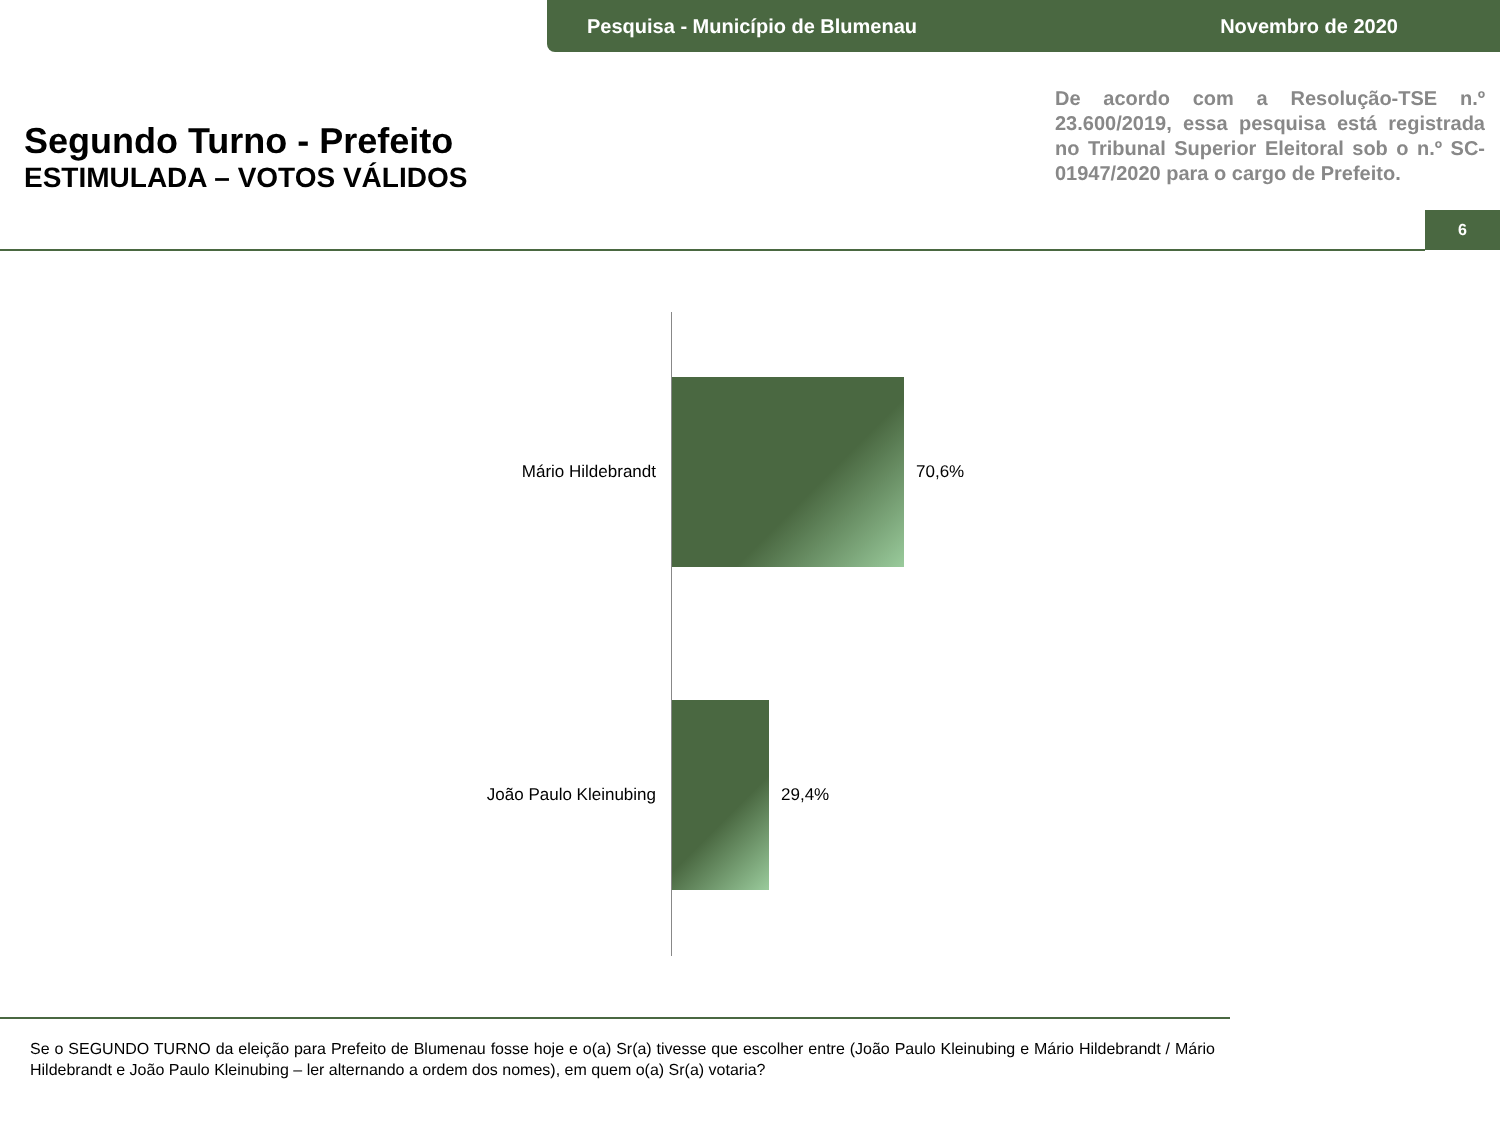Pesquisa - Município de Blumenau Novembro de 2020
Segundo Turno - Prefeito
ESTIMULADA – VOTOS VÁLIDOS
De acordo com a Resolução-TSE n.º 23.600/2019, essa pesquisa está registrada no Tribunal Superior Eleitoral sob o n.º SC-01947/2020 para o cargo de Prefeito.
6
Mário Hildebrandt 70,6%
João Paulo Kleinubing 29,4%
Se o SEGUNDO TURNO da eleição para Prefeito de Blumenau fosse hoje e o(a) Sr(a) tivesse que escolher entre (João Paulo Kleinubing e Mário Hildebrandt / Mário Hildebrandt e João Paulo Kleinubing – ler alternando a ordem dos nomes), em quem o(a) Sr(a) votaria?